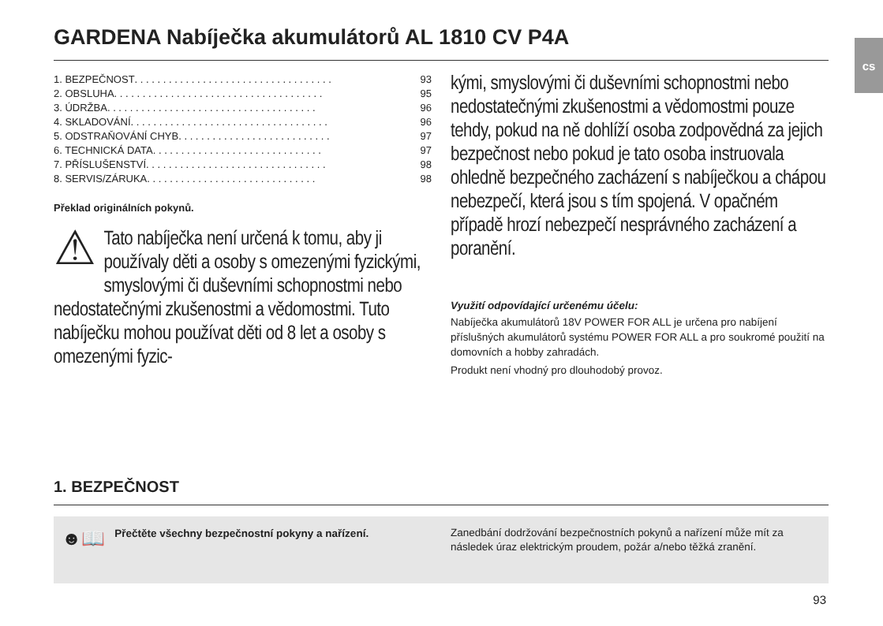cs
GARDENA Nabíječka akumulátorů AL 1810 CV P4A
1. BEZPEČNOST. . . . . . . . . . . . . . . . . . . . . . . . . . . . . . . . . . . 93
2. OBSLUHA. . . . . . . . . . . . . . . . . . . . . . . . . . . . . . . . . . . . . 95
3. ÚDRŽBA. . . . . . . . . . . . . . . . . . . . . . . . . . . . . . . . . . . . . 96
4. SKLADOVÁNÍ. . . . . . . . . . . . . . . . . . . . . . . . . . . . . . . . . . . 96
5. ODSTRAŇOVÁNÍ CHYB . . . . . . . . . . . . . . . . . . . . . . . . . . . 97
6. TECHNICKÁ DATA . . . . . . . . . . . . . . . . . . . . . . . . . . . . . . 97
7. PŘÍSLUŠENSTVÍ. . . . . . . . . . . . . . . . . . . . . . . . . . . . . . . . 98
8. SERVIS/ZÁRUKA . . . . . . . . . . . . . . . . . . . . . . . . . . . . . . 98
Překlad originálních pokynů.
⚠ Tato nabíječka není určená k tomu, aby ji používaly děti a osoby s omezenými fyzickými, smyslovými či duševními schopnostmi nebo nedostatečnými zkušenostmi a vědomostmi. Tuto nabíječku mohou používat děti od 8 let a osoby s omezenými fyzic-
kými, smyslovými či duševními schopnostmi nebo nedostatečnými zkušenostmi a vědomostmi pouze tehdy, pokud na ně dohlíží osoba zodpovědná za jejich bezpečnost nebo pokud je tato osoba instruovala ohledně bezpečného zacházení s nabíječkou a chápou nebezpečí, která jsou s tím spojená. V opačném případě hrozí nebezpečí nesprávného zacházení a poranění.
Využití odpovídající určenému účelu:
Nabíječka akumulátorů 18V POWER FOR ALL je určena pro nabíjení příslušných akumulátorů systému POWER FOR ALL a pro soukromé použití na domovních a hobby zahradách.
Produkt není vhodný pro dlouhodobý provoz.
1. BEZPEČNOST
☻📖 Přečtěte všechny bezpečnostní pokyny a nařízení.
Zanedbání dodržování bezpečnostních pokynů a nařízení může mít za následek úraz elektrickým proudem, požár a/nebo těžká zranění.
93